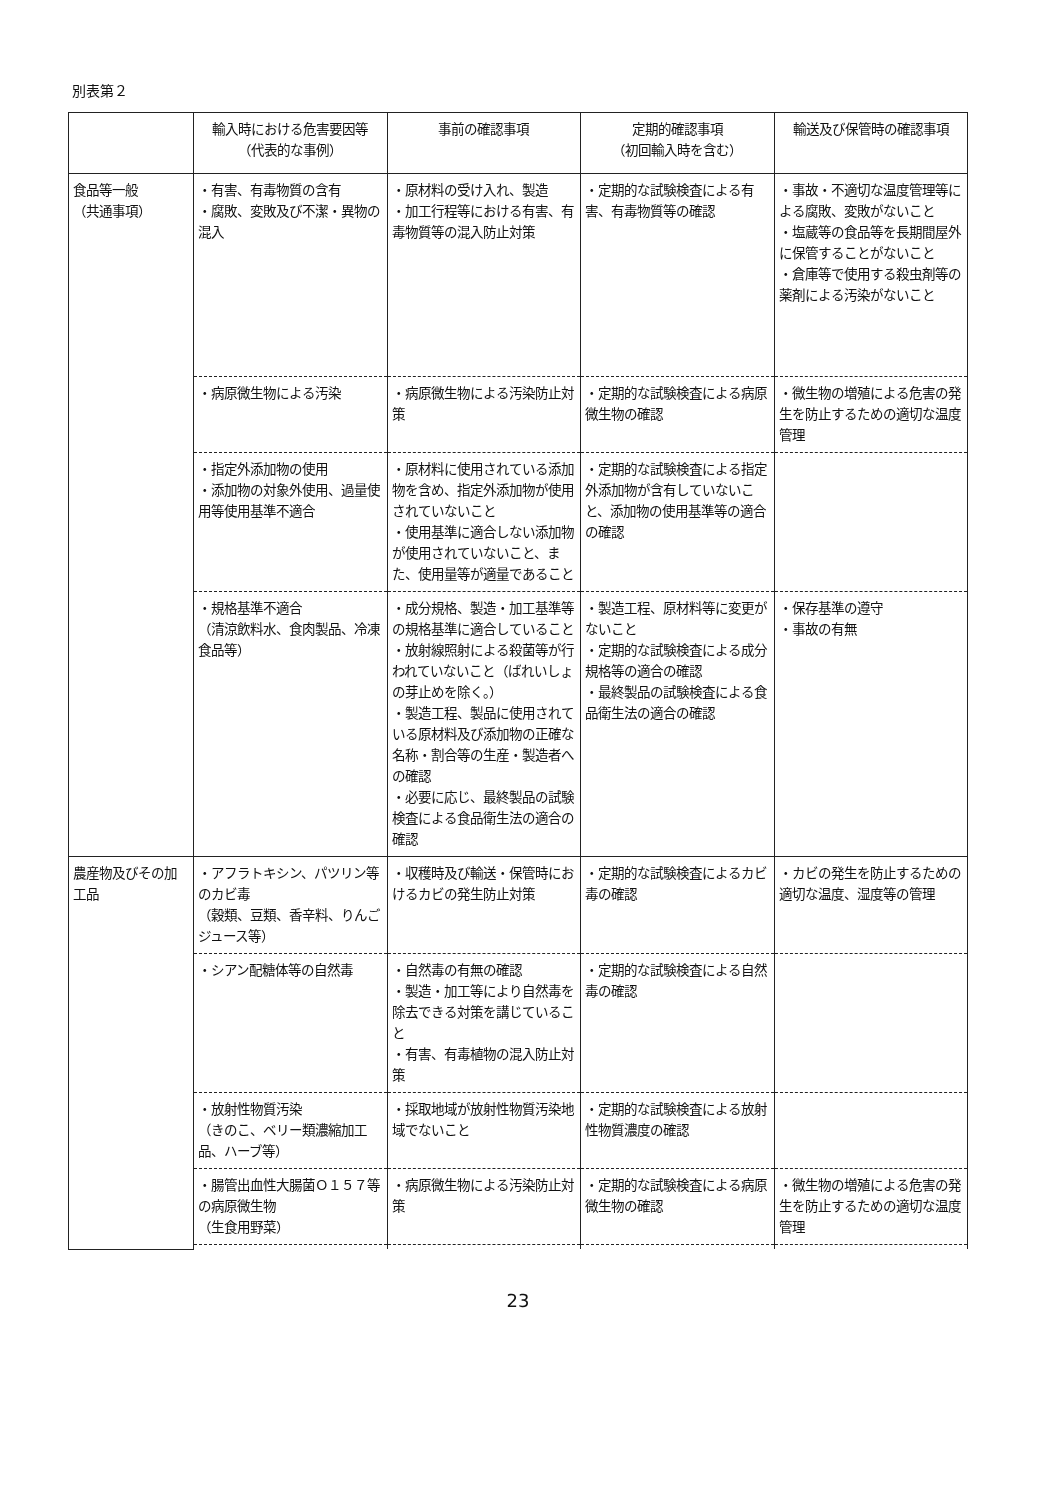別表第２
| | 輸入時における危害要因等 （代表的な事例） | 事前の確認事項 | 定期的確認事項 （初回輸入時を含む） | 輸送及び保管時の確認事項 |
| --- | --- | --- | --- | --- |
| 食品等一般 （共通事項） | ・有害、有毒物質の含有 ・腐敗、変敗及び不潔・異物の混入 | ・原材料の受け入れ、製造 ・加工行程等における有害、有毒物質等の混入防止対策 | ・定期的な試験検査による有害、有毒物質等の確認 | ・事故・不適切な温度管理等による腐敗、変敗がないこと ・塩蔵等の食品等を長期間屋外に保管することがないこと ・倉庫等で使用する殺虫剤等の薬剤による汚染がないこと |
| | ・病原微生物による汚染 | ・病原微生物による汚染防止対策 | ・定期的な試験検査による病原微生物の確認 | ・微生物の増殖による危害の発生を防止するための適切な温度管理 |
| | ・指定外添加物の使用 ・添加物の対象外使用、過量使用等使用基準不適合 | ・原材料に使用されている添加物を含め、指定外添加物が使用されていないこと ・使用基準に適合しない添加物が使用されていないこと、また、使用量等が適量であること | ・定期的な試験検査による指定外添加物が含有していないこと、添加物の使用基準等の適合の確認 | |
| | ・規格基準不適合 （清涼飲料水、食肉製品、冷凍食品等） | ・成分規格、製造・加工基準等の規格基準に適合していること ・放射線照射による殺菌等が行われていないこと（ばれいしょの芽止めを除く。） ・製造工程、製品に使用されている原材料及び添加物の正確な名称・割合等の生産・製造者への確認 ・必要に応じ、最終製品の試験検査による食品衛生法の適合の確認 | ・製造工程、原材料等に変更がないこと ・定期的な試験検査による成分規格等の適合の確認 ・最終製品の試験検査による食品衛生法の適合の確認 | ・保存基準の遵守 ・事故の有無 |
| 農産物及びその加工品 | ・アフラトキシン、パツリン等のカビ毒 （穀類、豆類、香辛料、りんごジュース等） | ・収穫時及び輸送・保管時におけるカビの発生防止対策 | ・定期的な試験検査によるカビ毒の確認 | ・カビの発生を防止するための適切な温度、湿度等の管理 |
| | ・シアン配糖体等の自然毒 | ・自然毒の有無の確認 ・製造・加工等により自然毒を除去できる対策を講じていること ・有害、有毒植物の混入防止対策 | ・定期的な試験検査による自然毒の確認 | |
| | ・放射性物質汚染 （きのこ、ベリー類濃縮加工品、ハーブ等） | ・採取地域が放射性物質汚染地域でないこと | ・定期的な試験検査による放射性物質濃度の確認 | |
| | ・腸管出血性大腸菌Ｏ１５７等の病原微生物 （生食用野菜） | ・病原微生物による汚染防止対策 | ・定期的な試験検査による病原微生物の確認 | ・微生物の増殖による危害の発生を防止するための適切な温度管理 |
23